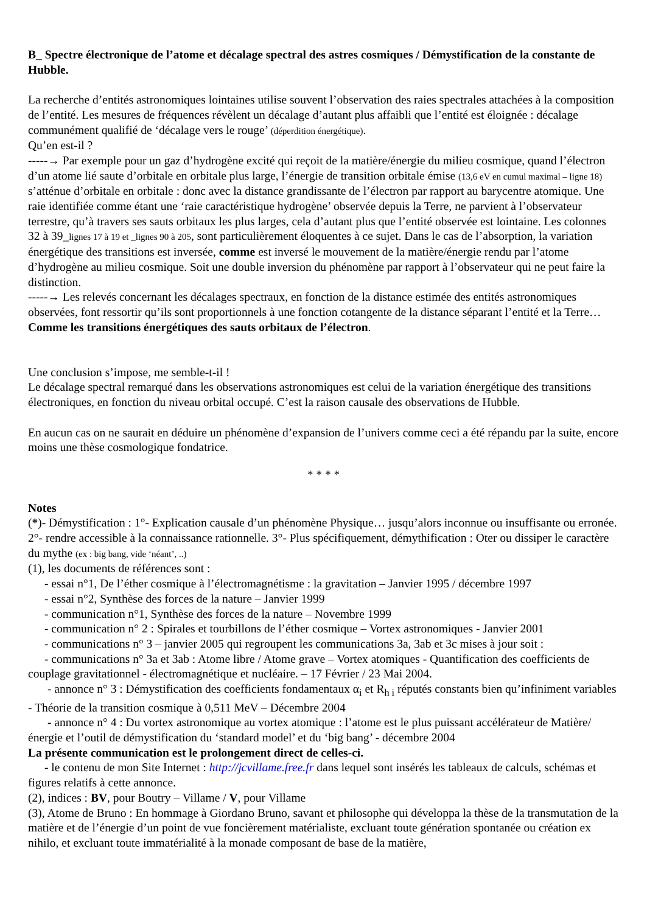B_ Spectre électronique de l’atome et décalage spectral des astres cosmiques / Démystification de la constante de Hubble.
La recherche d’entités astronomiques lointaines utilise souvent l’observation des raies spectrales attachées à la composition de l’entité. Les mesures de fréquences révèlent un décalage d’autant plus affaibli que l’entité est éloignée : décalage communément qualifié de ‘décalage vers le rouge’ (déperdition énergétique).
Qu’en est-il ?
-----→ Par exemple pour un gaz d’hydrogène excité qui reçoit de la matière/énergie du milieu cosmique, quand l’électron d’un atome lié saute d’orbitale en orbitale plus large, l’énergie de transition orbitale émise (13,6 eV en cumul maximal – ligne 18) s’atténue d’orbitale en orbitale : donc avec la distance grandissante de l’électron par rapport au barycentre atomique. Une raie identifiée comme étant une ‘raie caractéristique hydrogène’ observée depuis la Terre, ne parvient à l’observateur terrestre, qu’à travers ses sauts orbitaux les plus larges, cela d’autant plus que l’entité observée est lointaine. Les colonnes 32 à 39_lignes 17 à 19 et _lignes 90 à 205, sont particulièrement éloquentes à ce sujet. Dans le cas de l’absorption, la variation énergétique des transitions est inversée, comme est inversé le mouvement de la matière/énergie rendu par l’atome d’hydrogène au milieu cosmique. Soit une double inversion du phénomène par rapport à l’observateur qui ne peut faire la distinction.
-----→ Les relevés concernant les décalages spectraux, en fonction de la distance estimée des entités astronomiques observées, font ressortir qu’ils sont proportionnels à une fonction cotangente de la distance séparant l’entité et la Terre… Comme les transitions énergétiques des sauts orbitaux de l’électron.
Une conclusion s’impose, me semble-t-il !
Le décalage spectral remarqué dans les observations astronomiques est celui de la variation énergétique des transitions électroniques, en fonction du niveau orbital occupé. C’est la raison causale des observations de Hubble.
En aucun cas on ne saurait en déduire un phénomène d’expansion de l’univers comme ceci a été répandu par la suite, encore moins une thèse cosmologique fondatrice.
* * * *
Notes
(*)- Démystification : 1°- Explication causale d’un phénomène Physique… jusqu’alors inconnue ou insuffisante ou erronée. 2°- rendre accessible à la connaissance rationnelle. 3°- Plus spécifiquement, démythification : Oter ou dissiper le caractère du mythe (ex : big bang, vide ‘néant’, ..)
(1), les documents de références sont :
- essai n°1, De l’éther cosmique à l’électromagnétisme : la gravitation – Janvier 1995 / décembre 1997
- essai n°2, Synthèse des forces de la nature – Janvier 1999
- communication n°1, Synthèse des forces de la nature – Novembre 1999
- communication n° 2 : Spirales et tourbillons de l’éther cosmique – Vortex astronomiques - Janvier 2001
- communications n° 3 – janvier 2005 qui regroupent les communications 3a, 3ab et 3c mises à jour soit :
- communications n° 3a et 3ab : Atome libre / Atome grave – Vortex atomiques - Quantification des coefficients de couplage gravitationnel - électromagnétique et nucléaire. – 17 Février / 23 Mai 2004.
- annonce n° 3 : Démystification des coefficients fondamentaux α<sub>i</sub> et R<sub>h i</sub> réputés constants bien qu’infiniment variables - Théorie de la transition cosmique à 0,511 MeV – Décembre 2004
- annonce n° 4 : Du vortex astronomique au vortex atomique : l’atome est le plus puissant accélérateur de Matière/énergie et l’outil de démystification du ‘standard model’ et du ‘big bang’ - décembre 2004
La présente communication est le prolongement direct de celles-ci.
- le contenu de mon Site Internet : http://jcvillame.free.fr dans lequel sont insérés les tableaux de calculs, schémas et figures relatifs à cette annonce.
(2), indices : BV, pour Boutry – Villame / V, pour Villame
(3), Atome de Bruno : En hommage à Giordano Bruno, savant et philosophe qui développa la thèse de la transmutation de la matière et de l’énergie d’un point de vue foncièrement matérialiste, excluant toute génération spontanée ou création ex nihilo, et excluant toute immatérialité à la monade composant de base de la matière,